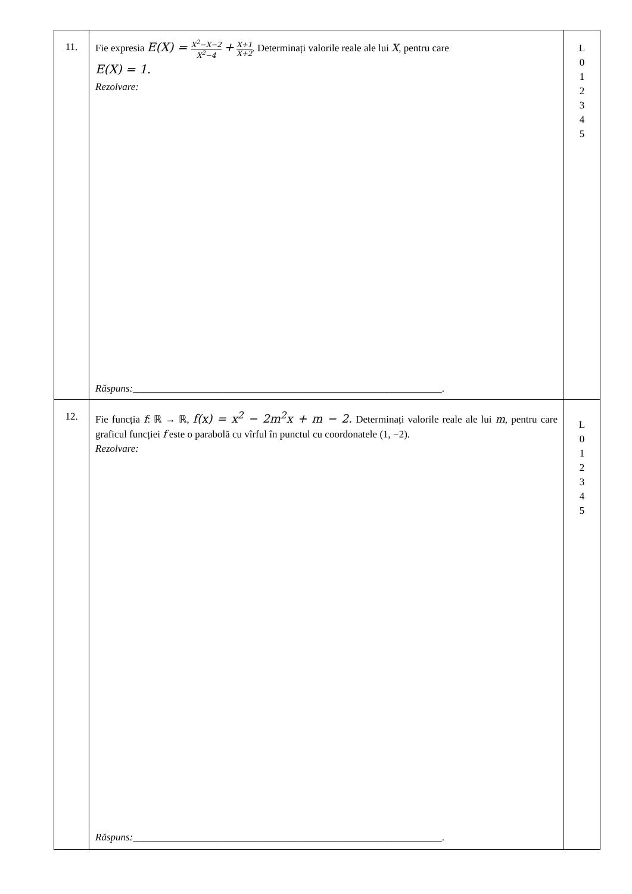| 11. | Fie expresia E(X) = X<sup>2</sup>−X−2 X<sup>2</sup>−4 + X+1 X+2 . Determinați valorile reale ale lui X , pentru care E(X) = 1. Rezolvare: Răspuns: _____________________________________________________________. | L 0 1 2 3 4 5 |
| 12. | Fie funcția f : ℝ → ℝ, f(x) = x<sup>2</sup> − 2m<sup>2</sup>x + m − 2. Determinați valorile reale ale lui m , pentru care graficul funcției f este o parabolă cu vîrful în punctul cu coordonatele (1, −2). Rezolvare: Răspuns: _____________________________________________________________. | L 0 1 2 3 4 5 |